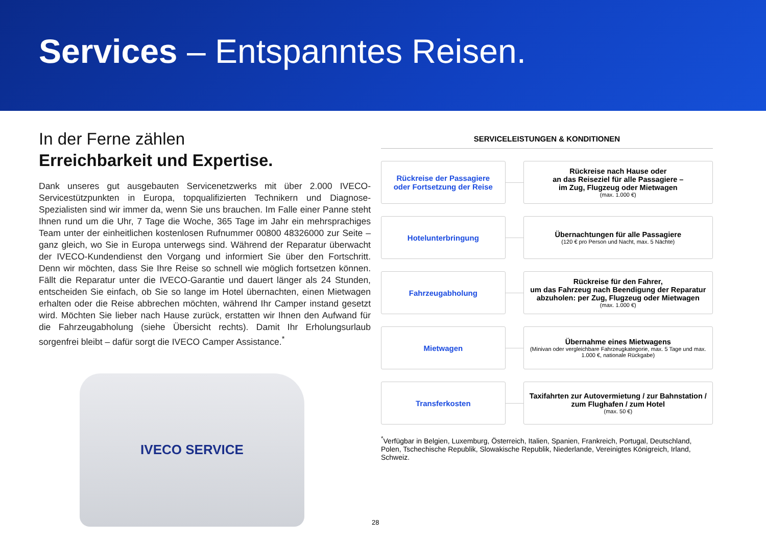Services – Entspanntes Reisen.
In der Ferne zählen
Erreichbarkeit und Expertise.
Dank unseres gut ausgebauten Servicenetzwerks mit über 2.000 IVECO-Servicestützpunkten in Europa, topqualifizierten Technikern und Diagnose-Spezialisten sind wir immer da, wenn Sie uns brauchen. Im Falle einer Panne steht Ihnen rund um die Uhr, 7 Tage die Woche, 365 Tage im Jahr ein mehrsprachiges Team unter der einheitlichen kostenlosen Rufnummer 00800 48326000 zur Seite – ganz gleich, wo Sie in Europa unterwegs sind. Während der Reparatur überwacht der IVECO-Kundendienst den Vorgang und informiert Sie über den Fortschritt. Denn wir möchten, dass Sie Ihre Reise so schnell wie möglich fortsetzen können. Fällt die Reparatur unter die IVECO-Garantie und dauert länger als 24 Stunden, entscheiden Sie einfach, ob Sie so lange im Hotel übernachten, einen Mietwagen erhalten oder die Reise abbrechen möchten, während Ihr Camper instand gesetzt wird. Möchten Sie lieber nach Hause zurück, erstatten wir Ihnen den Aufwand für die Fahrzeugabholung (siehe Übersicht rechts). Damit Ihr Erholungsurlaub sorgenfrei bleibt – dafür sorgt die IVECO Camper Assistance.<sup>*</sup>
IVECO SERVICE
SERVICELEISTUNGEN & KONDITIONEN
Rückreise der Passagiere
oder Fortsetzung der Reise
Rückreise nach Hause oder
an das Reiseziel für alle Passagiere –
im Zug, Flugzeug oder Mietwagen
(max. 1.000 €)
Hotelunterbringung
Übernachtungen für alle Passagiere
(120 € pro Person und Nacht, max. 5 Nächte)
Fahrzeugabholung
Rückreise für den Fahrer,
um das Fahrzeug nach Beendigung der Reparatur
abzuholen: per Zug, Flugzeug oder Mietwagen
(max. 1.000 €)
Mietwagen
Übernahme eines Mietwagens
(Minivan oder vergleichbare Fahrzeugkategorie, max. 5 Tage und max. 1.000 €, nationale Rückgabe)
Transferkosten
Taxifahrten zur Autovermietung / zur Bahnstation / zum Flughafen / zum Hotel
(max. 50 €)
<sup>*</sup> Verfügbar in Belgien, Luxemburg, Österreich, Italien, Spanien, Frankreich, Portugal, Deutschland, Polen, Tschechische Republik, Slowakische Republik, Niederlande, Vereinigtes Königreich, Irland, Schweiz.
28